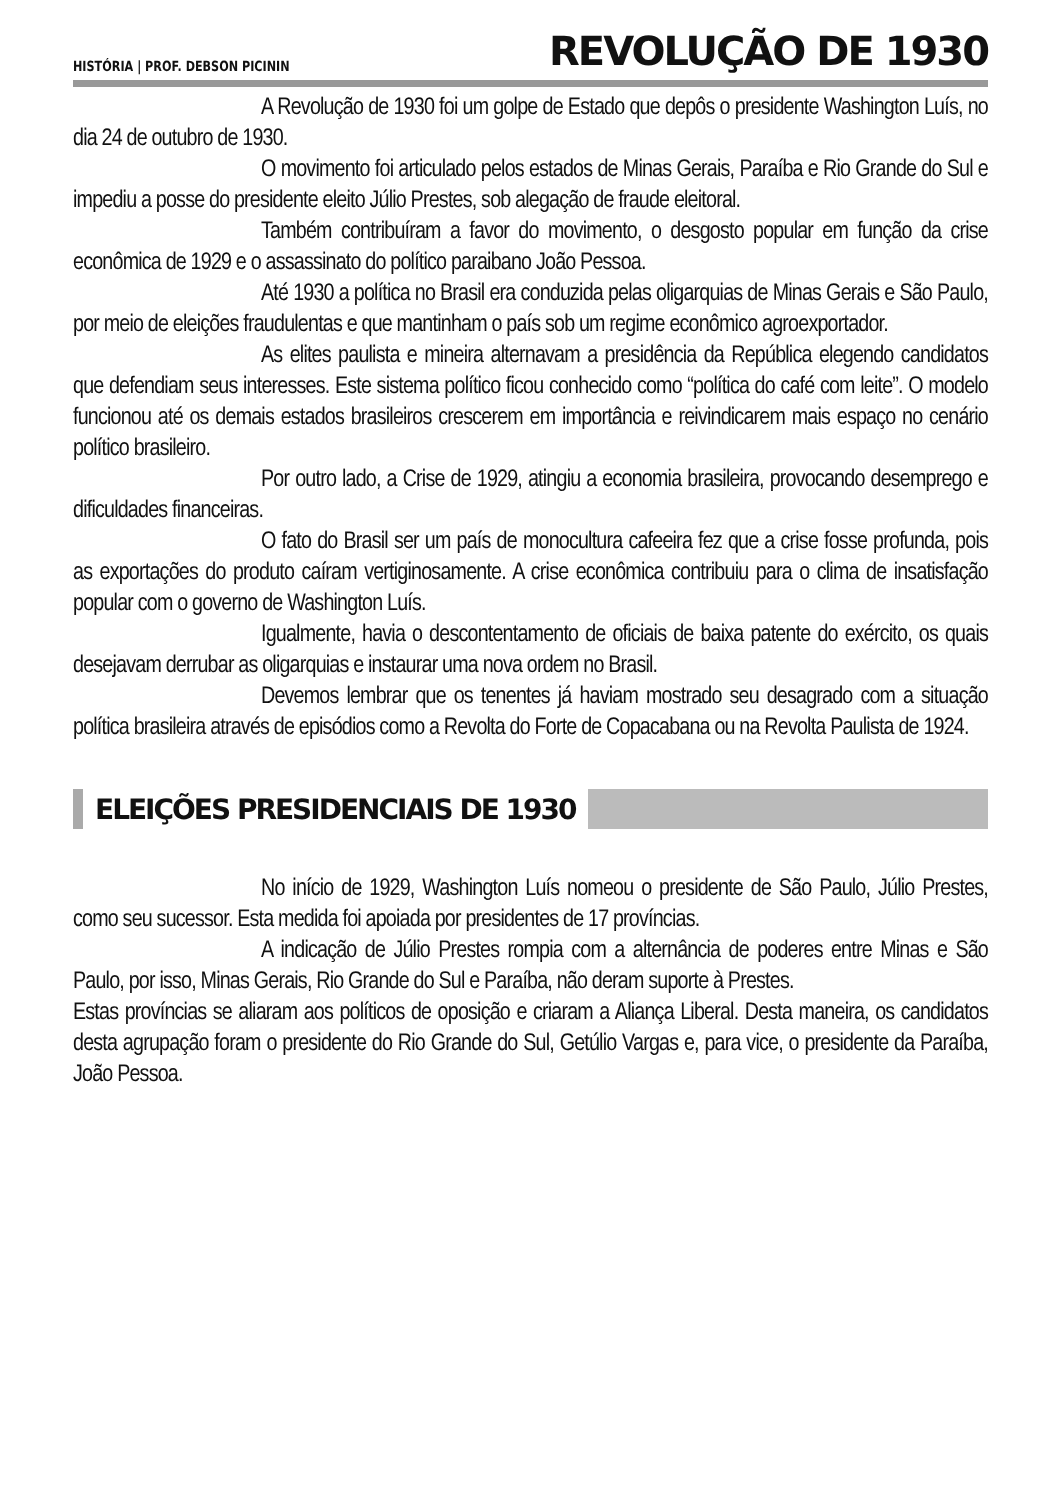HISTÓRIA | PROF. DEBSON PICININ REVOLUÇÃO DE 1930
A Revolução de 1930 foi um golpe de Estado que depôs o presidente Washington Luís, no dia 24 de outubro de 1930.
O movimento foi articulado pelos estados de Minas Gerais, Paraíba e Rio Grande do Sul e impediu a posse do presidente eleito Júlio Prestes, sob alegação de fraude eleitoral.
Também contribuíram a favor do movimento, o desgosto popular em função da crise econômica de 1929 e o assassinato do político paraibano João Pessoa.
Até 1930 a política no Brasil era conduzida pelas oligarquias de Minas Gerais e São Paulo, por meio de eleições fraudulentas e que mantinham o país sob um regime econômico agroexportador.
As elites paulista e mineira alternavam a presidência da República elegendo candidatos que defendiam seus interesses. Este sistema político ficou conhecido como “política do café com leite”. O modelo funcionou até os demais estados brasileiros crescerem em importância e reivindicarem mais espaço no cenário político brasileiro.
Por outro lado, a Crise de 1929, atingiu a economia brasileira, provocando desemprego e dificuldades financeiras.
O fato do Brasil ser um país de monocultura cafeeira fez que a crise fosse profunda, pois as exportações do produto caíram vertiginosamente. A crise econômica contribuiu para o clima de insatisfação popular com o governo de Washington Luís.
Igualmente, havia o descontentamento de oficiais de baixa patente do exército, os quais desejavam derrubar as oligarquias e instaurar uma nova ordem no Brasil.
Devemos lembrar que os tenentes já haviam mostrado seu desagrado com a situação política brasileira através de episódios como a Revolta do Forte de Copacabana ou na Revolta Paulista de 1924.
ELEIÇÕES PRESIDENCIAIS DE 1930
No início de 1929, Washington Luís nomeou o presidente de São Paulo, Júlio Prestes, como seu sucessor. Esta medida foi apoiada por presidentes de 17 províncias.
A indicação de Júlio Prestes rompia com a alternância de poderes entre Minas e São Paulo, por isso, Minas Gerais, Rio Grande do Sul e Paraíba, não deram suporte à Prestes.
Estas províncias se aliaram aos políticos de oposição e criaram a Aliança Liberal. Desta maneira, os candidatos desta agrupação foram o presidente do Rio Grande do Sul, Getúlio Vargas e, para vice, o presidente da Paraíba, João Pessoa.